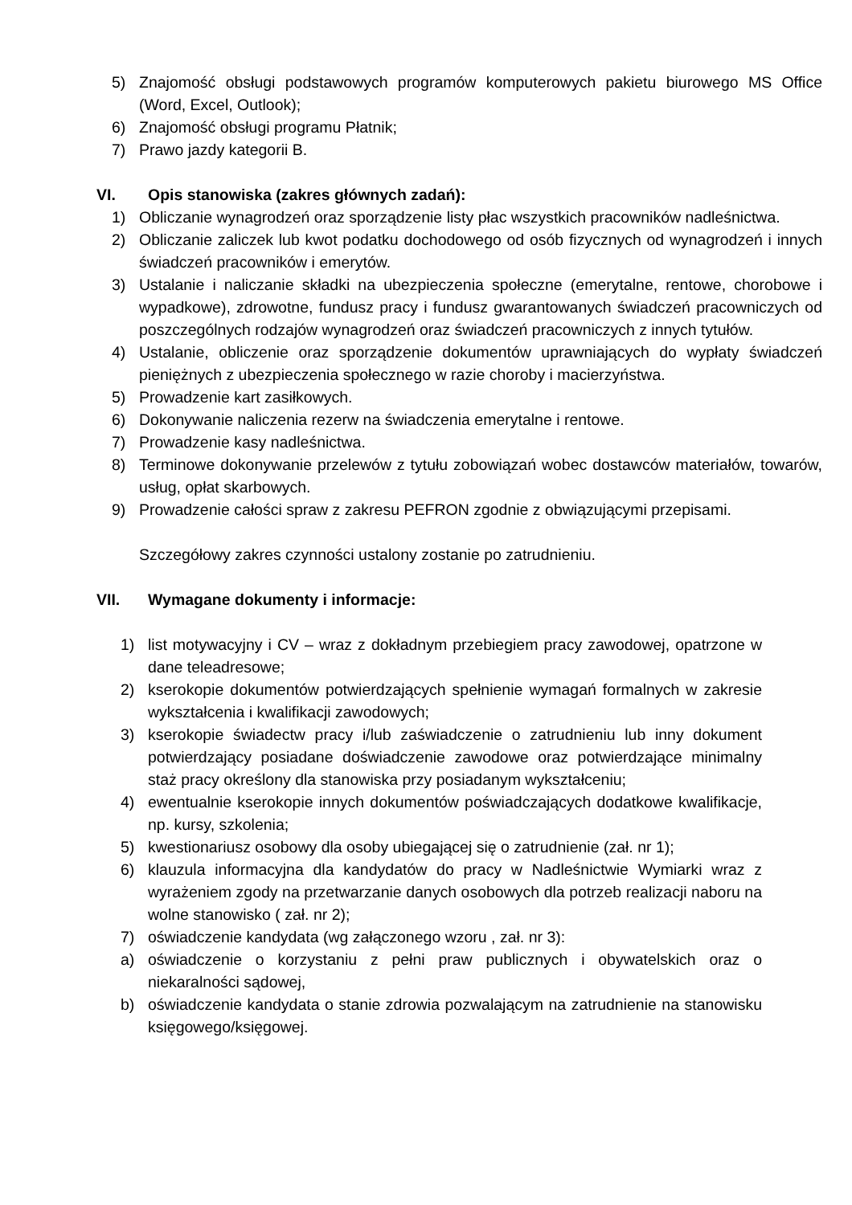5) Znajomość obsługi podstawowych programów komputerowych pakietu biurowego MS Office (Word, Excel, Outlook);
6) Znajomość obsługi programu Płatnik;
7) Prawo jazdy kategorii B.
VI. Opis stanowiska (zakres głównych zadań):
1) Obliczanie wynagrodzeń oraz sporządzenie listy płac wszystkich pracowników nadleśnictwa.
2) Obliczanie zaliczek lub kwot podatku dochodowego od osób fizycznych od wynagrodzeń i innych świadczeń pracowników i emerytów.
3) Ustalanie i naliczanie składki na ubezpieczenia społeczne (emerytalne, rentowe, chorobowe i wypadkowe), zdrowotne, fundusz pracy i fundusz gwarantowanych świadczeń pracowniczych od poszczególnych rodzajów wynagrodzeń oraz świadczeń pracowniczych z innych tytułów.
4) Ustalanie, obliczenie oraz sporządzenie dokumentów uprawniających do wypłaty świadczeń pieniężnych z ubezpieczenia społecznego w razie choroby i macierzyństwa.
5) Prowadzenie kart zasiłkowych.
6) Dokonywanie naliczenia rezerw na świadczenia emerytalne i rentowe.
7) Prowadzenie kasy nadleśnictwa.
8) Terminowe dokonywanie przelewów z tytułu zobowiązań wobec dostawców materiałów, towarów, usług, opłat skarbowych.
9) Prowadzenie całości spraw z zakresu PEFRON zgodnie z obwiązującymi przepisami.
Szczegółowy zakres czynności ustalony zostanie po zatrudnieniu.
VII. Wymagane dokumenty i informacje:
1) list motywacyjny i CV – wraz z dokładnym przebiegiem pracy zawodowej, opatrzone w dane teleadresowe;
2) kserokopie dokumentów potwierdzających spełnienie wymagań formalnych w zakresie wykształcenia i kwalifikacji zawodowych;
3) kserokopie świadectw pracy i/lub zaświadczenie o zatrudnieniu lub inny dokument potwierdzający posiadane doświadczenie zawodowe oraz potwierdzające minimalny staż pracy określony dla stanowiska przy posiadanym wykształceniu;
4) ewentualnie kserokopie innych dokumentów poświadczających dodatkowe kwalifikacje, np. kursy, szkolenia;
5) kwestionariusz osobowy dla osoby ubiegającej się o zatrudnienie (zał. nr 1);
6) klauzula informacyjna dla kandydatów do pracy w Nadleśnictwie Wymiarki wraz z wyrażeniem zgody na przetwarzanie danych osobowych dla potrzeb realizacji naboru na wolne stanowisko ( zał. nr 2);
7) oświadczenie kandydata (wg załączonego wzoru , zał. nr 3):
a) oświadczenie o korzystaniu z pełni praw publicznych i obywatelskich oraz o niekaralności sądowej,
b) oświadczenie kandydata o stanie zdrowia pozwalającym na zatrudnienie na stanowisku księgowego/księgowej.